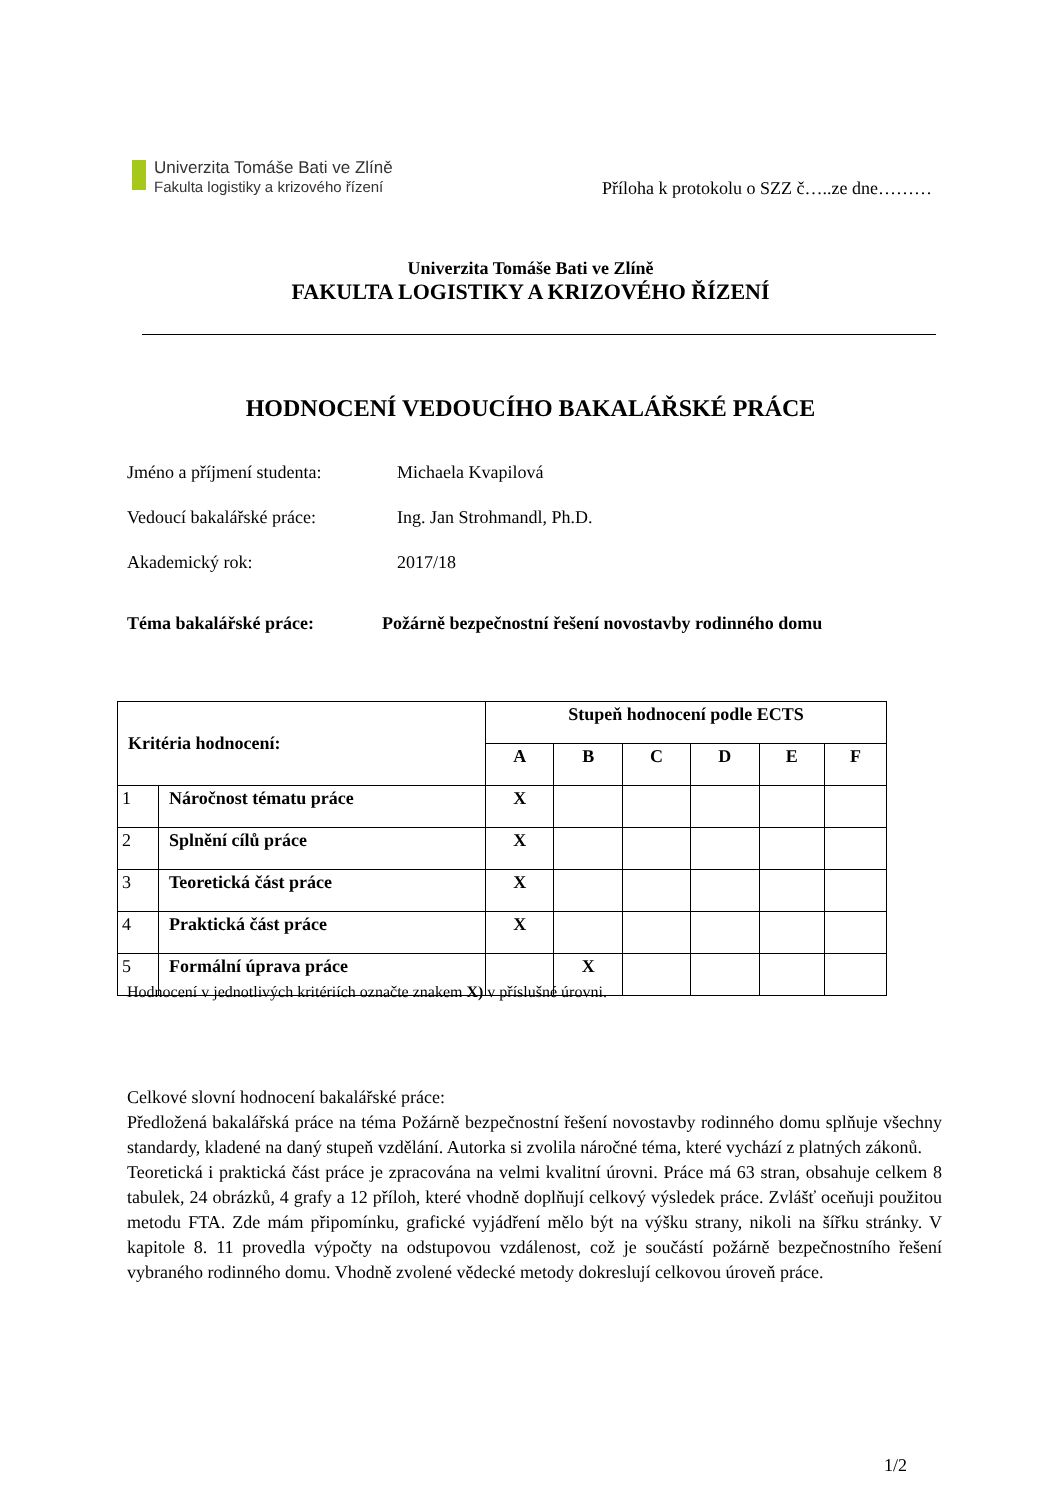Univerzita Tomáše Bati ve Zlíně
Fakulta logistiky a krizového řízení
Příloha k protokolu o SZZ č…..ze dne………
Univerzita Tomáše Bati ve Zlíně
FAKULTA LOGISTIKY A KRIZOVÉHO ŘÍZENÍ
HODNOCENÍ VEDOUCÍHO BAKALÁŘSKÉ PRÁCE
Jméno a příjmení studenta: Michaela Kvapilová
Vedoucí bakalářské práce: Ing. Jan Strohmandl, Ph.D.
Akademický rok: 2017/18
Téma bakalářské práce: Požárně bezpečnostní řešení novostavby rodinného domu
| Kritéria hodnocení: | | Stupeň hodnocení podle ECTS | | | | | |
| --- | --- | --- | --- | --- | --- | --- | --- |
| | | A | B | C | D | E | F |
| 1 | Náročnost tématu práce | X | | | | | |
| 2 | Splnění cílů práce | X | | | | | |
| 3 | Teoretická část práce | X | | | | | |
| 4 | Praktická část práce | X | | | | | |
| 5 | Formální úprava práce | | X | | | | |
Hodnocení v jednotlivých kritériích označte znakem X) v příslušné úrovni.
Celkové slovní hodnocení bakalářské práce:
Předložená bakalářská práce na téma Požárně bezpečnostní řešení novostavby rodinného domu splňuje všechny standardy, kladené na daný stupeň vzdělání. Autorka si zvolila náročné téma, které vychází z platných zákonů.
Teoretická i praktická část práce je zpracována na velmi kvalitní úrovni. Práce má 63 stran, obsahuje celkem 8 tabulek, 24 obrázků, 4 grafy a 12 příloh, které vhodně doplňují celkový výsledek práce. Zvlášť oceňuji použitou metodu FTA. Zde mám připomínku, grafické vyjádření mělo být na výšku strany, nikoli na šířku stránky. V kapitole 8. 11 provedla výpočty na odstupovou vzdálenost, což je součástí požárně bezpečnostního řešení vybraného rodinného domu. Vhodně zvolené vědecké metody dokreslují celkovou úroveň práce.
1/2